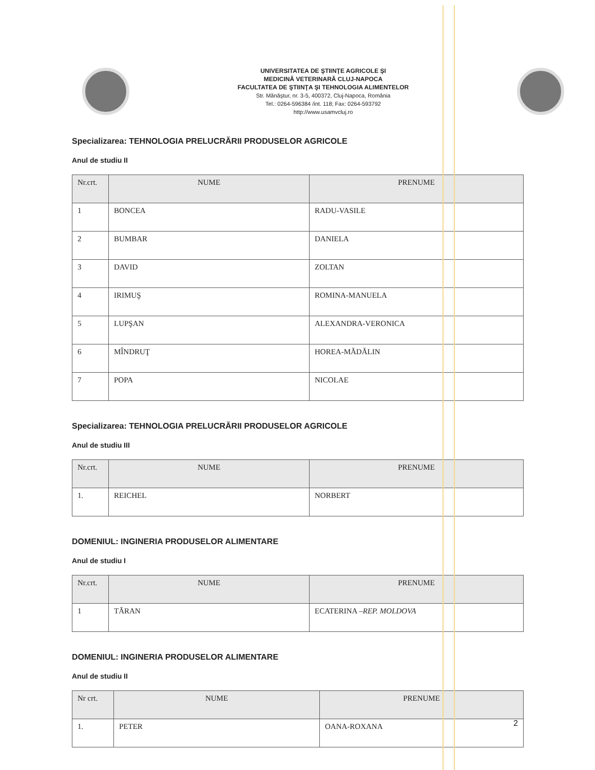UNIVERSITATEA DE ŞTIINŢE AGRICOLE ŞI
MEDICINĂ VETERINARĂ CLUJ-NAPOCA
FACULTATEA DE ŞTIINŢA ŞI TEHNOLOGIA ALIMENTELOR
Str. Mănăştur, nr. 3-5, 400372, Cluj-Napoca, România
Tel.: 0264-596384 /int. 118; Fax: 0264-593792
http://www.usamvcluj.ro
Specializarea: TEHNOLOGIA PRELUCRĂRII PRODUSELOR AGRICOLE
Anul de studiu II
| Nr.crt. | NUME | PRENUME |
| --- | --- | --- |
| 1 | BONCEA | RADU-VASILE |
| 2 | BUMBAR | DANIELA |
| 3 | DAVID | ZOLTAN |
| 4 | IRIMUŞ | ROMINA-MANUELA |
| 5 | LUPŞAN | ALEXANDRA-VERONICA |
| 6 | MÎNDRUŢ | HOREA-MĂDĂLIN |
| 7 | POPA | NICOLAE |
Specializarea: TEHNOLOGIA PRELUCRĂRII PRODUSELOR AGRICOLE
Anul de studiu III
| Nr.crt. | NUME | PRENUME |
| --- | --- | --- |
| 1. | REICHEL | NORBERT |
DOMENIUL: INGINERIA PRODUSELOR ALIMENTARE
Anul de studiu I
| Nr.crt. | NUME | PRENUME |
| --- | --- | --- |
| 1 | TĂRAN | ECATERINA – REP. MOLDOVA |
DOMENIUL: INGINERIA PRODUSELOR ALIMENTARE
Anul de studiu II
| Nr crt. | NUME | PRENUME |
| --- | --- | --- |
| 1. | PETER | OANA-ROXANA |
2